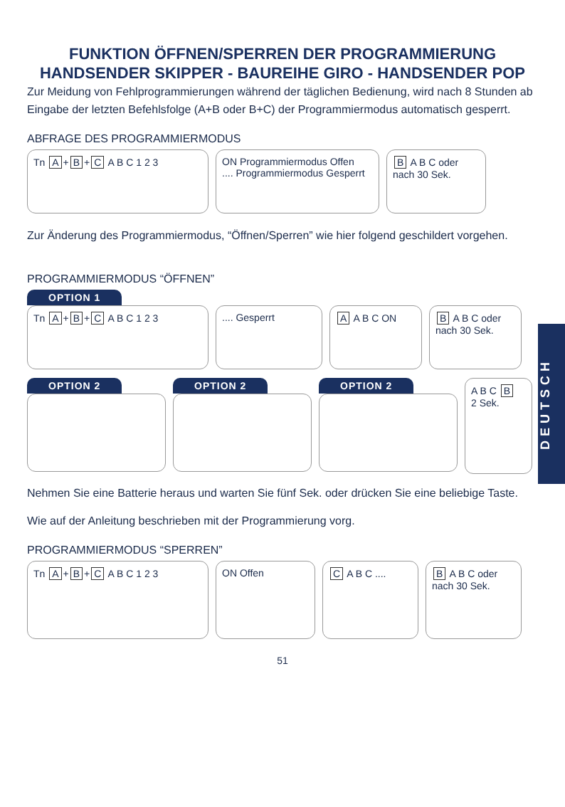FUNKTION ÖFFNEN/SPERREN DER PROGRAMMIERUNG
HANDSENDER SKIPPER - BAUREIHE GIRO - HANDSENDER POP
Zur Meidung von Fehlprogrammierungen während der täglichen Bedienung, wird nach 8 Stunden ab Eingabe der letzten Befehlsfolge (A+B oder B+C) der Programmiermodus automatisch gesperrt.
ABFRAGE DES PROGRAMMIERMODUS
Tn A + B + C A B C 1 2 3 ON Programmiermodus Offen
.... Programmiermodus Gesperrt
B A B C oder nach 30 Sek.
Zur Änderung des Programmiermodus, “Öffnen/Sperren” wie hier folgend geschildert vorgehen.
PROGRAMMIERMODUS “ÖFFNEN”
OPTION 1
Tn A + B + C A B C 1 2 3 .... Gesperrt A A B C ON B A B C oder nach 30 Sek.
OPTION 2 OPTION 2 OPTION 2
A B C B
2 Sek.
Nehmen Sie eine Batterie heraus und warten Sie fünf Sek. oder drücken Sie eine beliebige Taste.
Wie auf der Anleitung beschrieben mit der Programmierung vorg.
PROGRAMMIERMODUS “SPERREN”
Tn A + B + C A B C 1 2 3
ON Offen C A B C .... B A B C oder nach 30 Sek.
51
DEUTSCH